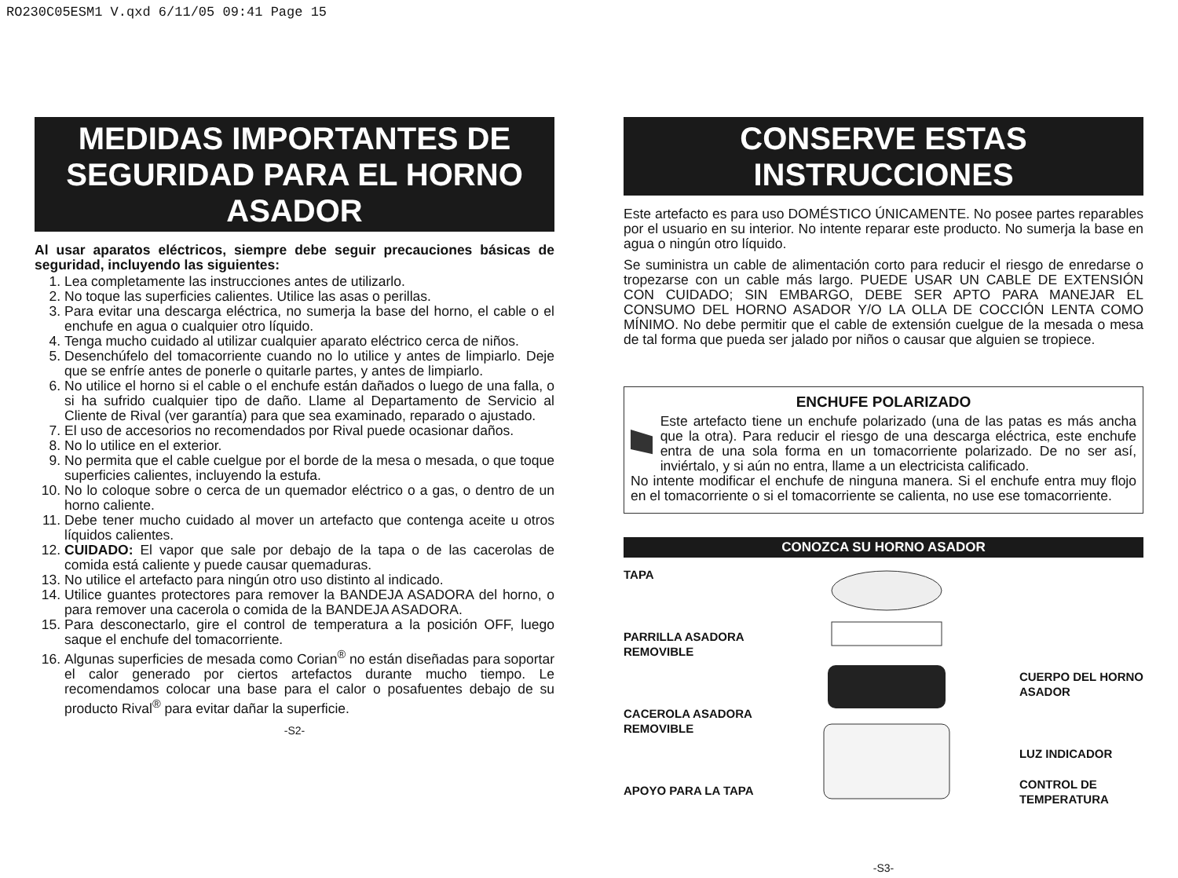RO230C05ESM1 V.qxd 6/11/05 09:41 Page 15
MEDIDAS IMPORTANTES DE SEGURIDAD PARA EL HORNO ASADOR
Al usar aparatos eléctricos, siempre debe seguir precauciones básicas de seguridad, incluyendo las siguientes:
1. Lea completamente las instrucciones antes de utilizarlo.
2. No toque las superficies calientes. Utilice las asas o perillas.
3. Para evitar una descarga eléctrica, no sumerja la base del horno, el cable o el enchufe en agua o cualquier otro líquido.
4. Tenga mucho cuidado al utilizar cualquier aparato eléctrico cerca de niños.
5. Desenchúfelo del tomacorriente cuando no lo utilice y antes de limpiarlo. Deje que se enfríe antes de ponerle o quitarle partes, y antes de limpiarlo.
6. No utilice el horno si el cable o el enchufe están dañados o luego de una falla, o si ha sufrido cualquier tipo de daño. Llame al Departamento de Servicio al Cliente de Rival (ver garantía) para que sea examinado, reparado o ajustado.
7. El uso de accesorios no recomendados por Rival puede ocasionar daños.
8. No lo utilice en el exterior.
9. No permita que el cable cuelgue por el borde de la mesa o mesada, o que toque superficies calientes, incluyendo la estufa.
10. No lo coloque sobre o cerca de un quemador eléctrico o a gas, o dentro de un horno caliente.
11. Debe tener mucho cuidado al mover un artefacto que contenga aceite u otros líquidos calientes.
12. CUIDADO: El vapor que sale por debajo de la tapa o de las cacerolas de comida está caliente y puede causar quemaduras.
13. No utilice el artefacto para ningún otro uso distinto al indicado.
14. Utilice guantes protectores para remover la BANDEJA ASADORA del horno, o para remover una cacerola o comida de la BANDEJA ASADORA.
15. Para desconectarlo, gire el control de temperatura a la posición OFF, luego saque el enchufe del tomacorriente.
16. Algunas superficies de mesada como Corian<sup>®</sup> no están diseñadas para soportar el calor generado por ciertos artefactos durante mucho tiempo. Le recomendamos colocar una base para el calor o posafuentes debajo de su producto Rival<sup>®</sup> para evitar dañar la superficie.
-S2-
CONSERVE ESTAS INSTRUCCIONES
Este artefacto es para uso DOMÉSTICO ÚNICAMENTE. No posee partes reparables por el usuario en su interior. No intente reparar este producto. No sumerja la base en agua o ningún otro líquido.
Se suministra un cable de alimentación corto para reducir el riesgo de enredarse o tropezarse con un cable más largo. PUEDE USAR UN CABLE DE EXTENSIÓN CON CUIDADO; SIN EMBARGO, DEBE SER APTO PARA MANEJAR EL CONSUMO DEL HORNO ASADOR Y/O LA OLLA DE COCCIÓN LENTA COMO MÍNIMO. No debe permitir que el cable de extensión cuelgue de la mesada o mesa de tal forma que pueda ser jalado por niños o causar que alguien se tropiece.
ENCHUFE POLARIZADO
Este artefacto tiene un enchufe polarizado (una de las patas es más ancha que la otra). Para reducir el riesgo de una descarga eléctrica, este enchufe entra de una sola forma en un tomacorriente polarizado. De no ser así, inviértalo, y si aún no entra, llame a un electricista calificado.
No intente modificar el enchufe de ninguna manera. Si el enchufe entra muy flojo en el tomacorriente o si el tomacorriente se calienta, no use ese tomacorriente.
CONOZCA SU HORNO ASADOR
TAPA
PARRILLA ASADORA
REMOVIBLE
CACEROLA ASADORA
REMOVIBLE
APOYO PARA LA TAPA
CUERPO DEL HORNO
ASADOR
LUZ INDICADOR
CONTROL DE
TEMPERATURA
-S3-